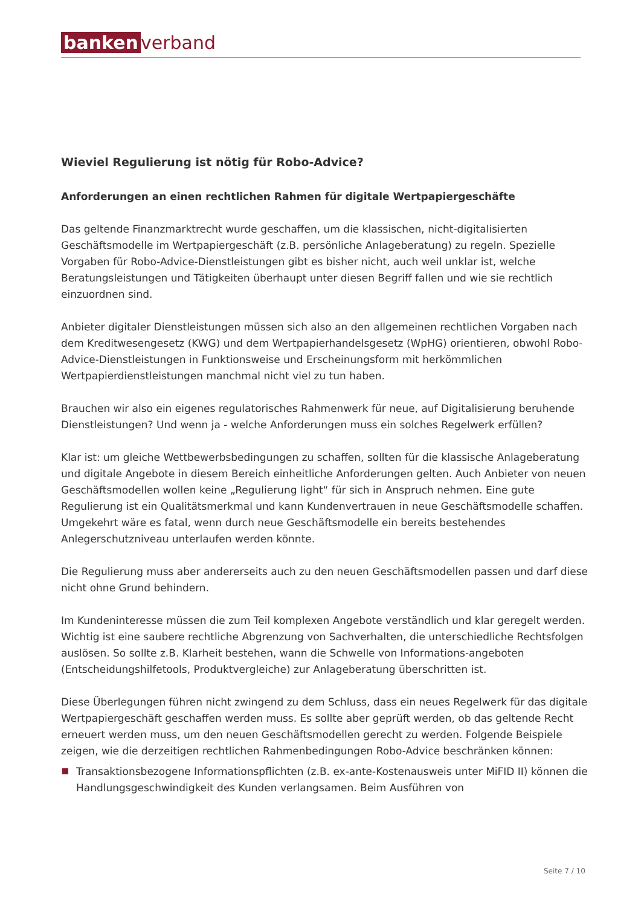banken verband
Wieviel Regulierung ist nötig für Robo-Advice?
Anforderungen an einen rechtlichen Rahmen für digitale Wertpapiergeschäfte
Das geltende Finanzmarktrecht wurde geschaffen, um die klassischen, nicht-digitalisierten Geschäftsmodelle im Wertpapiergeschäft (z.B. persönliche Anlageberatung) zu regeln. Spezielle Vorgaben für Robo-Advice-Dienstleistungen gibt es bisher nicht, auch weil unklar ist, welche Beratungsleistungen und Tätigkeiten überhaupt unter diesen Begriff fallen und wie sie rechtlich einzuordnen sind.
Anbieter digitaler Dienstleistungen müssen sich also an den allgemeinen rechtlichen Vorgaben nach dem Kreditwesengesetz (KWG) und dem Wertpapierhandelsgesetz (WpHG) orientieren, obwohl Robo-Advice-Dienstleistungen in Funktionsweise und Erscheinungsform mit herkömmlichen Wertpapierdienstleistungen manchmal nicht viel zu tun haben.
Brauchen wir also ein eigenes regulatorisches Rahmenwerk für neue, auf Digitalisierung beruhende Dienstleistungen? Und wenn ja - welche Anforderungen muss ein solches Regelwerk erfüllen?
Klar ist: um gleiche Wettbewerbsbedingungen zu schaffen, sollten für die klassische Anlageberatung und digitale Angebote in diesem Bereich einheitliche Anforderungen gelten. Auch Anbieter von neuen Geschäftsmodellen wollen keine „Regulierung light“ für sich in Anspruch nehmen. Eine gute Regulierung ist ein Qualitätsmerkmal und kann Kundenvertrauen in neue Geschäftsmodelle schaffen. Umgekehrt wäre es fatal, wenn durch neue Geschäftsmodelle ein bereits bestehendes Anlegerschutzniveau unterlaufen werden könnte.
Die Regulierung muss aber andererseits auch zu den neuen Geschäftsmodellen passen und darf diese nicht ohne Grund behindern.
Im Kundeninteresse müssen die zum Teil komplexen Angebote verständlich und klar geregelt werden. Wichtig ist eine saubere rechtliche Abgrenzung von Sachverhalten, die unterschiedliche Rechtsfolgen auslösen. So sollte z.B. Klarheit bestehen, wann die Schwelle von Informations-angeboten (Entscheidungshilfetools, Produktvergleiche) zur Anlageberatung überschritten ist.
Diese Überlegungen führen nicht zwingend zu dem Schluss, dass ein neues Regelwerk für das digitale Wertpapiergeschäft geschaffen werden muss. Es sollte aber geprüft werden, ob das geltende Recht erneuert werden muss, um den neuen Geschäftsmodellen gerecht zu werden. Folgende Beispiele zeigen, wie die derzeitigen rechtlichen Rahmenbedingungen Robo-Advice beschränken können:
Transaktionsbezogene Informationspflichten (z.B. ex-ante-Kostenausweis unter MiFID II) können die Handlungsgeschwindigkeit des Kunden verlangsamen. Beim Ausführen von
Seite 7 / 10